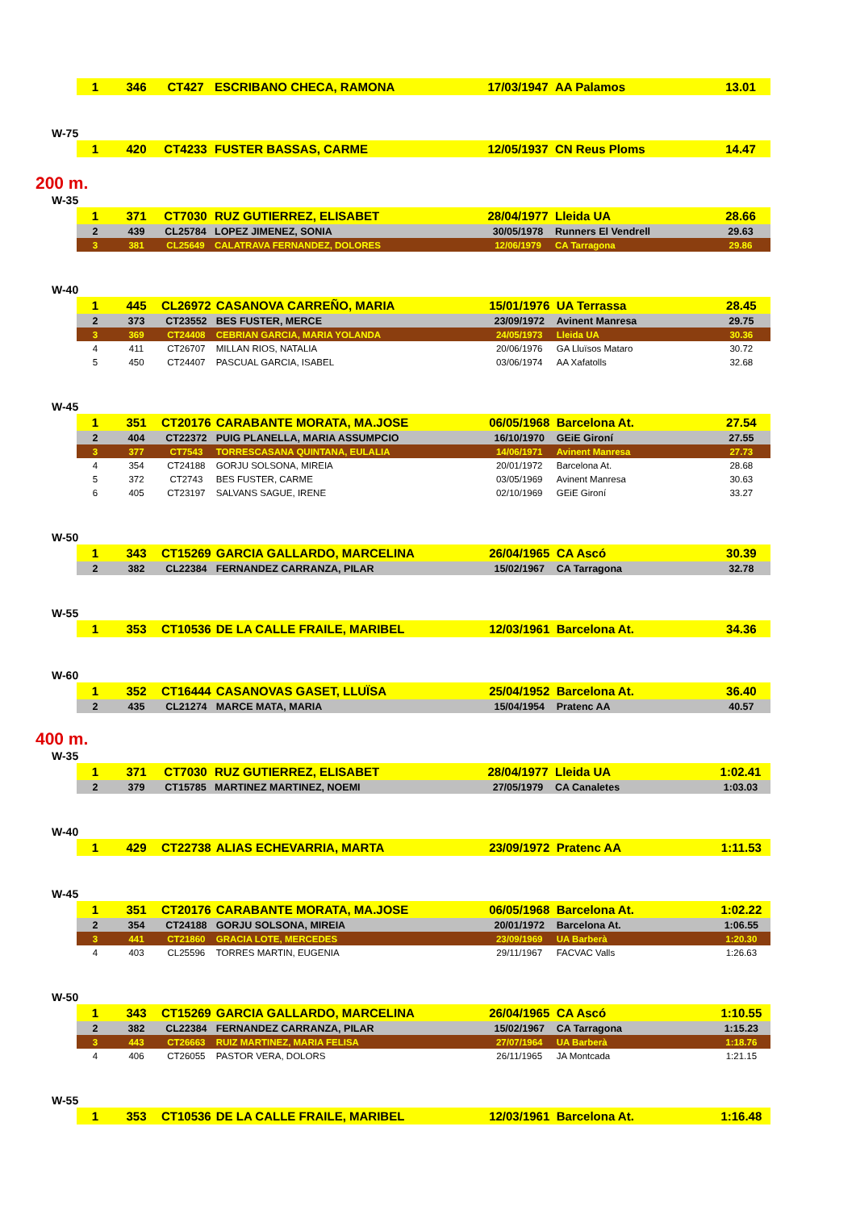| 1 | 346 | CT427 | ESCRIBANO CHECA, RAMONA | 17/03/1947 | AA Palamos | 13.01 |
W-75
| 1 | 420 | CT4233 | FUSTER BASSAS, CARME | 12/05/1937 | CN Reus Ploms | 14.47 |
200 m.
W-35
| 1 | 371 | CT7030 | RUZ GUTIERREZ, ELISABET | 28/04/1977 | Lleida UA | 28.66 |
| 2 | 439 | CL25784 | LOPEZ JIMENEZ, SONIA | 30/05/1978 | Runners El Vendrell | 29.63 |
| 3 | 381 | CL25649 | CALATRAVA FERNANDEZ, DOLORES | 12/06/1979 | CA Tarragona | 29.86 |
W-40
| 1 | 445 | CL26972 | CASANOVA CARREÑO, MARIA | 15/01/1976 | UA Terrassa | 28.45 |
| 2 | 373 | CT23552 | BES FUSTER, MERCE | 23/09/1972 | Avinent Manresa | 29.75 |
| 3 | 369 | CT24408 | CEBRIAN GARCIA, MARIA YOLANDA | 24/05/1973 | Lleida UA | 30.36 |
| 4 | 411 | CT26707 | MILLAN RIOS, NATALIA | 20/06/1976 | GA Lluïsos Mataro | 30.72 |
| 5 | 450 | CT24407 | PASCUAL GARCIA, ISABEL | 03/06/1974 | AA Xafatolls | 32.68 |
W-45
| 1 | 351 | CT20176 | CARABANTE MORATA, MA.JOSE | 06/05/1968 | Barcelona At. | 27.54 |
| 2 | 404 | CT22372 | PUIG PLANELLA, MARIA ASSUMPCIO | 16/10/1970 | GEiE Gironí | 27.55 |
| 3 | 377 | CT7543 | TORRESCASANA QUINTANA, EULALIA | 14/06/1971 | Avinent Manresa | 27.73 |
| 4 | 354 | CT24188 | GORJU SOLSONA, MIREIA | 20/01/1972 | Barcelona At. | 28.68 |
| 5 | 372 | CT2743 | BES FUSTER, CARME | 03/05/1969 | Avinent Manresa | 30.63 |
| 6 | 405 | CT23197 | SALVANS SAGUE, IRENE | 02/10/1969 | GEiE Gironí | 33.27 |
W-50
| 1 | 343 | CT15269 | GARCIA GALLARDO, MARCELINA | 26/04/1965 | CA Ascó | 30.39 |
| 2 | 382 | CL22384 | FERNANDEZ CARRANZA, PILAR | 15/02/1967 | CA Tarragona | 32.78 |
W-55
| 1 | 353 | CT10536 | DE LA CALLE FRAILE, MARIBEL | 12/03/1961 | Barcelona At. | 34.36 |
W-60
| 1 | 352 | CT16444 | CASANOVAS GASET, LLUÏSA | 25/04/1952 | Barcelona At. | 36.40 |
| 2 | 435 | CL21274 | MARCE MATA, MARIA | 15/04/1954 | Pratenc AA | 40.57 |
400 m.
W-35
| 1 | 371 | CT7030 | RUZ GUTIERREZ, ELISABET | 28/04/1977 | Lleida UA | 1:02.41 |
| 2 | 379 | CT15785 | MARTINEZ MARTINEZ, NOEMI | 27/05/1979 | CA Canaletes | 1:03.03 |
W-40
| 1 | 429 | CT22738 | ALIAS ECHEVARRIA, MARTA | 23/09/1972 | Pratenc AA | 1:11.53 |
W-45
| 1 | 351 | CT20176 | CARABANTE MORATA, MA.JOSE | 06/05/1968 | Barcelona At. | 1:02.22 |
| 2 | 354 | CT24188 | GORJU SOLSONA, MIREIA | 20/01/1972 | Barcelona At. | 1:06.55 |
| 3 | 441 | CT21860 | GRACIA LOTE, MERCEDES | 23/09/1969 | UA Barberà | 1:20.30 |
| 4 | 403 | CL25596 | TORRES MARTIN, EUGENIA | 29/11/1967 | FACVAC Valls | 1:26.63 |
W-50
| 1 | 343 | CT15269 | GARCIA GALLARDO, MARCELINA | 26/04/1965 | CA Ascó | 1:10.55 |
| 2 | 382 | CL22384 | FERNANDEZ CARRANZA, PILAR | 15/02/1967 | CA Tarragona | 1:15.23 |
| 3 | 443 | CT26663 | RUIZ MARTINEZ, MARIA FELISA | 27/07/1964 | UA Barberà | 1:18.76 |
| 4 | 406 | CT26055 | PASTOR VERA, DOLORS | 26/11/1965 | JA Montcada | 1:21.15 |
W-55
| 1 | 353 | CT10536 | DE LA CALLE FRAILE, MARIBEL | 12/03/1961 | Barcelona At. | 1:16.48 |